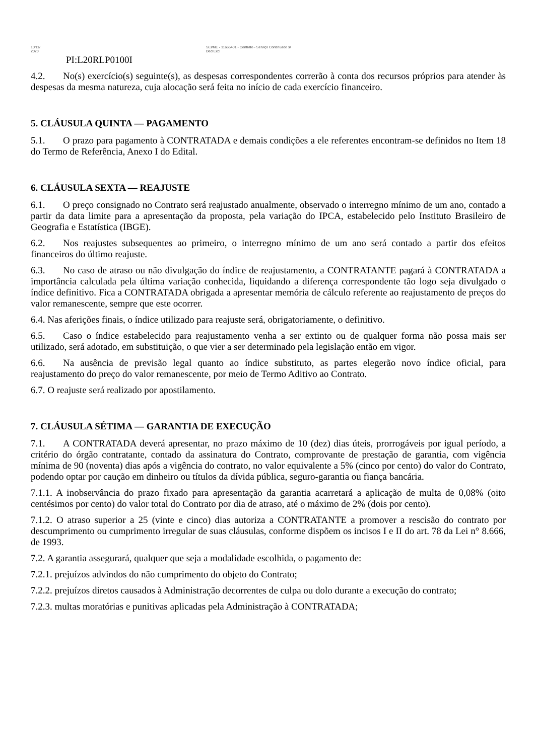10/11/
2020
SEI/ME - 11665401 - Contrato - Serviço Continuado s/
Ded Excl
PI:L20RLP0100I
4.2. No(s) exercício(s) seguinte(s), as despesas correspondentes correrão à conta dos recursos próprios para atender às despesas da mesma natureza, cuja alocação será feita no início de cada exercício financeiro.
5. CLÁUSULA QUINTA — PAGAMENTO
5.1. O prazo para pagamento à CONTRATADA e demais condições a ele referentes encontram-se definidos no Item 18 do Termo de Referência, Anexo I do Edital.
6. CLÁUSULA SEXTA — REAJUSTE
6.1. O preço consignado no Contrato será reajustado anualmente, observado o interregno mínimo de um ano, contado a partir da data limite para a apresentação da proposta, pela variação do IPCA, estabelecido pelo Instituto Brasileiro de Geografia e Estatística (IBGE).
6.2. Nos reajustes subsequentes ao primeiro, o interregno mínimo de um ano será contado a partir dos efeitos financeiros do último reajuste.
6.3. No caso de atraso ou não divulgação do índice de reajustamento, a CONTRATANTE pagará à CONTRATADA a importância calculada pela última variação conhecida, liquidando a diferença correspondente tão logo seja divulgado o índice definitivo. Fica a CONTRATADA obrigada a apresentar memória de cálculo referente ao reajustamento de preços do valor remanescente, sempre que este ocorrer.
6.4. Nas aferições finais, o índice utilizado para reajuste será, obrigatoriamente, o definitivo.
6.5. Caso o índice estabelecido para reajustamento venha a ser extinto ou de qualquer forma não possa mais ser utilizado, será adotado, em substituição, o que vier a ser determinado pela legislação então em vigor.
6.6. Na ausência de previsão legal quanto ao índice substituto, as partes elegerão novo índice oficial, para reajustamento do preço do valor remanescente, por meio de Termo Aditivo ao Contrato.
6.7. O reajuste será realizado por apostilamento.
7. CLÁUSULA SÉTIMA — GARANTIA DE EXECUÇÃO
7.1. A CONTRATADA deverá apresentar, no prazo máximo de 10 (dez) dias úteis, prorrogáveis por igual período, a critério do órgão contratante, contado da assinatura do Contrato, comprovante de prestação de garantia, com vigência mínima de 90 (noventa) dias após a vigência do contrato, no valor equivalente a 5% (cinco por cento) do valor do Contrato, podendo optar por caução em dinheiro ou títulos da dívida pública, seguro-garantia ou fiança bancária.
7.1.1. A inobservância do prazo fixado para apresentação da garantia acarretará a aplicação de multa de 0,08% (oito centésimos por cento) do valor total do Contrato por dia de atraso, até o máximo de 2% (dois por cento).
7.1.2. O atraso superior a 25 (vinte e cinco) dias autoriza a CONTRATANTE a promover a rescisão do contrato por descumprimento ou cumprimento irregular de suas cláusulas, conforme dispõem os incisos I e II do art. 78 da Lei n° 8.666, de 1993.
7.2. A garantia assegurará, qualquer que seja a modalidade escolhida, o pagamento de:
7.2.1. prejuízos advindos do não cumprimento do objeto do Contrato;
7.2.2. prejuízos diretos causados à Administração decorrentes de culpa ou dolo durante a execução do contrato;
7.2.3. multas moratórias e punitivas aplicadas pela Administração à CONTRATADA;